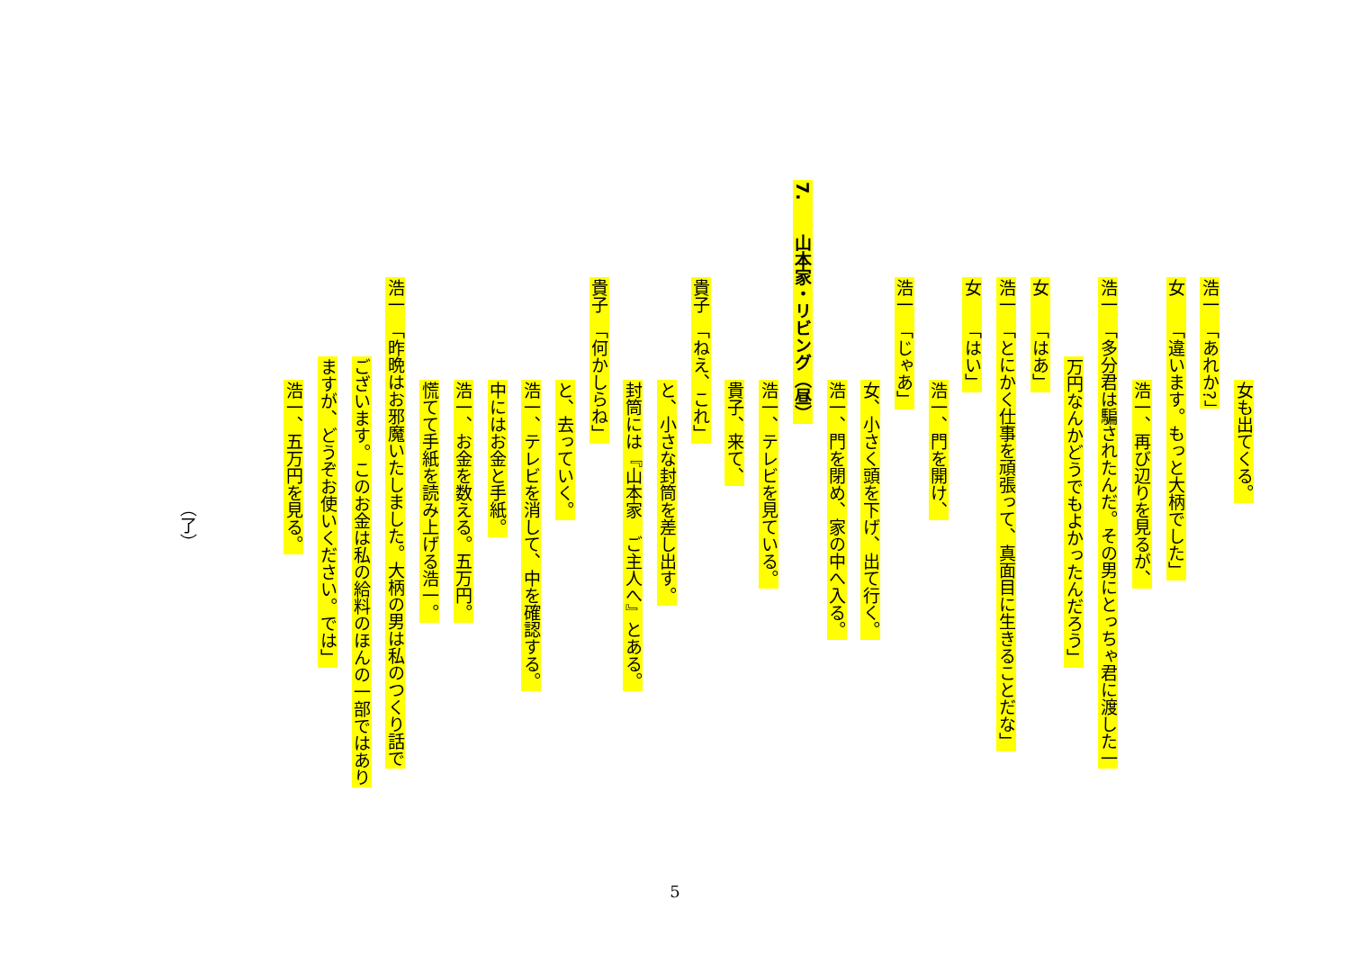女も出てくる。
浩一　「あれか?」
女　　「違います。もっと大柄でした」
浩一、再び辺りを見るが、
浩一　「多分君は騙されたんだ。その男にとっちゃ君に渡した一
万円なんかどうでもよかったんだろう」
女　　「はあ」
浩一　「とにかく仕事を頑張って、真面目に生きることだな」
女　　「はい」
浩一、門を開け、
浩一　「じゃあ」
女、小さく頭を下げ、出て行く。
浩一、門を閉め、家の中へ入る。
7.　　山本家・リビング（昼）
浩一、テレビを見ている。
貴子、来て、
貴子　「ねえ、これ」
と、小さな封筒を差し出す。
封筒には『山本家　ご主人へ』とある。
貴子　「何かしらね」
と、去っていく。
浩一、テレビを消して、中を確認する。
中にはお金と手紙。
浩一、お金を数える。五万円。
慌てて手紙を読み上げる浩一。
浩一　「昨晩はお邪魔いたしました。大柄の男は私のつくり話で
ございます。このお金は私の給料のほんの一部ではあり
ますが、どうぞお使いください。では」
浩一、五万円を見る。
（了）
5